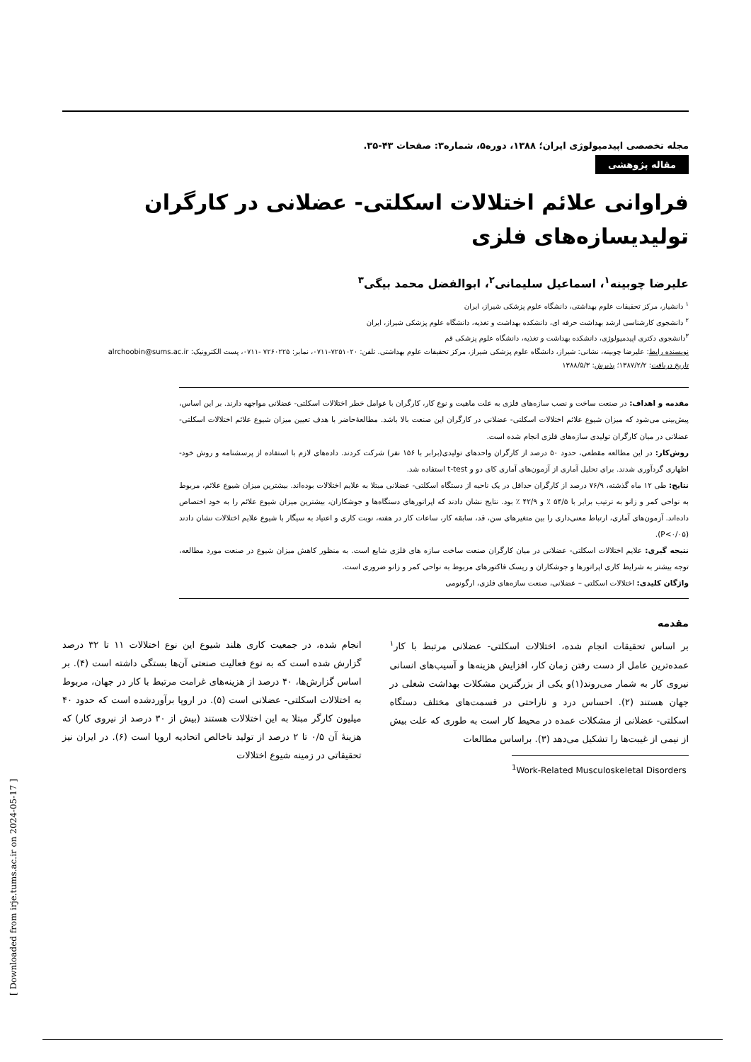[ Downloaded from irje.tums.ac.ir on 2024-05-17 ]
مجله تخصصی اپیدمیولوژی ایران؛ ۱۳۸۸، دوره۵، شماره۳: صفحات ۴۳-۳۵.
مقاله پژوهشی
فراوانی علائم اختلالات اسکلتی- عضلانی در کارگران تولیدیسازه‌های فلزی
علیرضا چوبینه<sup>۱</sup>، اسماعیل سلیمانی<sup>۲</sup>، ابوالفضل محمد بیگی<sup>۳</sup>
<sup>۱</sup> دانشیار، مرکز تحقیقات علوم بهداشتی، دانشگاه علوم پزشکی شیراز، ایران
<sup>۲</sup> دانشجوی کارشناسی ارشد بهداشت حرفه ای، دانشکده بهداشت و تغذیه، دانشگاه علوم پزشکی شیراز، ایران
<sup>۳</sup> دانشجوی دکتری اپیدمیولوژی، دانشکده بهداشت و تغذیه، دانشگاه علوم پزشکی قم
نویسنده رابط: علیرضا چوبینه، نشانی: شیراز، دانشگاه علوم پزشکی شیراز، مرکز تحقیقات علوم بهداشتی. تلفن: ۷۲۵۱۰۲۰-۰۷۱۱، نمابر: ۷۲۶۰۲۲۵ -۰۷۱۱، پست الکترونیک: alrchoobin@sums.ac.ir
تاریخ دریافت: ۱۳۸۷/۲/۲؛ پذیرش: ۱۳۸۸/۵/۳
مقدمه و اهداف: در صنعت ساخت و نصب سازه‌های فلزی به علت ماهیت و نوع کار، کارگران با عوامل خطر اختلالات اسکلتی- عضلانی مواجهه دارند. بر این اساس، پیش‌بینی می‌شود که میزان شیوع علائم اختلالات اسکلتی- عضلانی در کارگران این صنعت بالا باشد. مطالعۀحاضر با هدف تعیین میزان شیوع علائم اختلالات اسکلتی- عضلانی در میان کارگران تولیدی سازه‌های فلزی انجام شده است.
روش‌کار: در این مطالعه مقطعی، حدود ۵۰ درصد از کارگران واحدهای تولیدی(برابر با ۱۵۶ نفر) شرکت کردند. داده‌های لازم با استفاده از پرسشنامه و روش خود- اظهاری گردآوری شدند. برای تحلیل آماری از آزمون‌های آماری کای دو و t-test استفاده شد.
نتایج: طی ۱۲ ماه گذشته، ۷۶/۹ درصد از کارگران حداقل در یک ناحیه از دستگاه اسکلتی- عضلانی مبتلا به علایم اختلالات بوده‌اند. بیشترین میزان شیوع علائم، مربوط به نواحی کمر و زانو به ترتیب برابر با ۵۴/۵ ٪ و ۴۲/۹ ٪ بود. نتایج نشان دادند که اپراتورهای دستگاه‌ها و جوشکاران، بیشترین میزان شیوع علائم را به خود اختصاص داده‌اند. آزمون‌های آماری، ارتباط معنی‌داری را بین متغیرهای سن، قد، سابقه کار، ساعات کار در هفته، نوبت کاری و اعتیاد به سیگار با شیوع علایم اختلالات نشان دادند (P<۰/۰۵).
نتیجه گیری: علایم اختلالات اسکلتی- عضلانی در میان کارگران صنعت ساخت سازه های فلزی شایع است. به منظور کاهش میزان شیوع در صنعت مورد مطالعه، توجه بیشتر به شرایط کاری اپراتورها و جوشکاران و ریسک فاکتورهای مربوط به نواحی کمر و زانو ضروری است.
واژگان کلیدی: اختلالات اسکلتی – عضلانی، صنعت سازه‌های فلزی، ارگونومی
مقدمه
بر اساس تحقیقات انجام شده، اختلالات اسکلتی- عضلانی مرتبط با کار<sup>۱</sup> عمده‌ترین عامل از دست رفتن زمان کار، افزایش هزینه‌ها و آسیب‌های انسانی نیروی کار به شمار می‌روند(۱)و یکی از بزرگترین مشکلات بهداشت شغلی در جهان هستند (۲). احساس درد و ناراحتی در قسمت‌های مختلف دستگاه اسکلتی- عضلانی از مشکلات عمده در محیط کار است به طوری که علت بیش از نیمی از غیبت‌ها را تشکیل می‌دهد (۳). براساس مطالعات
<sup>1</sup> Work-Related Musculoskeletal Disorders
انجام شده، در جمعیت کاری هلند شیوع این نوع اختلالات ۱۱ تا ۳۲ درصد گزارش شده است که به نوع فعالیت صنعتی آن‌ها بستگی داشته است (۴). بر اساس گزارش‌ها، ۴۰ درصد از هزینه‌های غرامت مرتبط با کار در جهان، مربوط به اختلالات اسکلتی- عضلانی است (۵). در اروپا برآوردشده است که حدود ۴۰ میلیون کارگر مبتلا به این اختلالات هستند (بیش از ۳۰ درصد از نیروی کار) که هزینۀ آن ۰/۵ تا ۲ درصد از تولید ناخالص اتحادیه اروپا است (۶). در ایران نیز تحقیقاتی در زمینه شیوع اختلالات